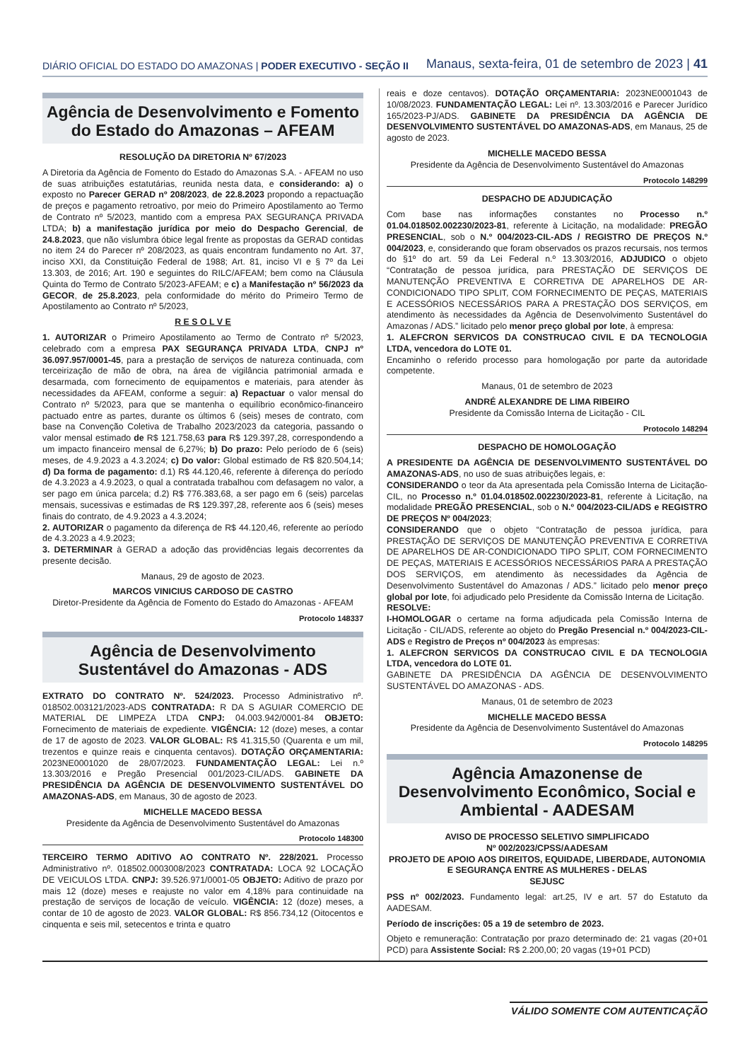DIÁRIO OFICIAL DO ESTADO DO AMAZONAS | PODER EXECUTIVO - SEÇÃO II
Manaus, sexta-feira, 01 de setembro de 2023 | 41
Agência de Desenvolvimento e Fomento do Estado do Amazonas – AFEAM
RESOLUÇÃO DA DIRETORIA Nº 67/2023
A Diretoria da Agência de Fomento do Estado do Amazonas S.A. - AFEAM no uso de suas atribuições estatutárias, reunida nesta data, e considerando: a) o exposto no Parecer GERAD nº 208/2023, de 22.8.2023 propondo a repactuação de preços e pagamento retroativo, por meio do Primeiro Apostilamento ao Termo de Contrato nº 5/2023, mantido com a empresa PAX SEGURANÇA PRIVADA LTDA; b) a manifestação jurídica por meio do Despacho Gerencial, de 24.8.2023, que não vislumbra óbice legal frente as propostas da GERAD contidas no item 24 do Parecer nº 208/2023, as quais encontram fundamento no Art. 37, inciso XXI, da Constituição Federal de 1988; Art. 81, inciso VI e § 7º da Lei 13.303, de 2016; Art. 190 e seguintes do RILC/AFEAM; bem como na Cláusula Quinta do Termo de Contrato 5/2023-AFEAM; e c) a Manifestação nº 56/2023 da GECOR, de 25.8.2023, pela conformidade do mérito do Primeiro Termo de Apostilamento ao Contrato nº 5/2023,
R E S O L V E
1. AUTORIZAR o Primeiro Apostilamento ao Termo de Contrato nº 5/2023, celebrado com a empresa PAX SEGURANÇA PRIVADA LTDA, CNPJ nº 36.097.957/0001-45, para a prestação de serviços de natureza continuada, com terceirização de mão de obra, na área de vigilância patrimonial armada e desarmada, com fornecimento de equipamentos e materiais, para atender às necessidades da AFEAM, conforme a seguir: a) Repactuar o valor mensal do Contrato nº 5/2023, para que se mantenha o equilíbrio econômico-financeiro pactuado entre as partes, durante os últimos 6 (seis) meses de contrato, com base na Convenção Coletiva de Trabalho 2023/2023 da categoria, passando o valor mensal estimado de R$ 121.758,63 para R$ 129.397,28, correspondendo a um impacto financeiro mensal de 6,27%; b) Do prazo: Pelo período de 6 (seis) meses, de 4.9.2023 a 4.3.2024; c) Do valor: Global estimado de R$ 820.504,14; d) Da forma de pagamento: d.1) R$ 44.120,46, referente à diferença do período de 4.3.2023 a 4.9.2023, o qual a contratada trabalhou com defasagem no valor, a ser pago em única parcela; d.2) R$ 776.383,68, a ser pago em 6 (seis) parcelas mensais, sucessivas e estimadas de R$ 129.397,28, referente aos 6 (seis) meses finais do contrato, de 4.9.2023 a 4.3.2024;
2. AUTORIZAR o pagamento da diferença de R$ 44.120,46, referente ao período de 4.3.2023 a 4.9.2023;
3. DETERMINAR à GERAD a adoção das providências legais decorrentes da presente decisão.
Manaus, 29 de agosto de 2023.
MARCOS VINICIUS CARDOSO DE CASTRO
Diretor-Presidente da Agência de Fomento do Estado do Amazonas - AFEAM
Protocolo 148337
Agência de Desenvolvimento Sustentável do Amazonas - ADS
EXTRATO DO CONTRATO Nº. 524/2023. Processo Administrativo nº. 018502.003121/2023-ADS CONTRATADA: R DA S AGUIAR COMERCIO DE MATERIAL DE LIMPEZA LTDA CNPJ: 04.003.942/0001-84 OBJETO: Fornecimento de materiais de expediente. VIGÊNCIA: 12 (doze) meses, a contar de 17 de agosto de 2023. VALOR GLOBAL: R$ 41.315,50 (Quarenta e um mil, trezentos e quinze reais e cinquenta centavos). DOTAÇÃO ORÇAMENTARIA: 2023NE0001020 de 28/07/2023. FUNDAMENTAÇÃO LEGAL: Lei n.º 13.303/2016 e Pregão Presencial 001/2023-CIL/ADS. GABINETE DA PRESIDÊNCIA DA AGÊNCIA DE DESENVOLVIMENTO SUSTENTÁVEL DO AMAZONAS-ADS, em Manaus, 30 de agosto de 2023.
MICHELLE MACEDO BESSA
Presidente da Agência de Desenvolvimento Sustentável do Amazonas
Protocolo 148300
TERCEIRO TERMO ADITIVO AO CONTRATO Nº. 228/2021. Processo Administrativo nº. 018502.0003008/2023 CONTRATADA: LOCA 92 LOCAÇÃO DE VEICULOS LTDA. CNPJ: 39.526.971/0001-05 OBJETO: Aditivo de prazo por mais 12 (doze) meses e reajuste no valor em 4,18% para continuidade na prestação de serviços de locação de veículo. VIGÊNCIA: 12 (doze) meses, a contar de 10 de agosto de 2023. VALOR GLOBAL: R$ 856.734,12 (Oitocentos e cinquenta e seis mil, setecentos e trinta e quatro
reais e doze centavos). DOTAÇÃO ORÇAMENTARIA: 2023NE0001043 de 10/08/2023. FUNDAMENTAÇÃO LEGAL: Lei nº. 13.303/2016 e Parecer Jurídico 165/2023-PJ/ADS. GABINETE DA PRESIDÊNCIA DA AGÊNCIA DE DESENVOLVIMENTO SUSTENTÁVEL DO AMAZONAS-ADS, em Manaus, 25 de agosto de 2023.
MICHELLE MACEDO BESSA
Presidente da Agência de Desenvolvimento Sustentável do Amazonas
Protocolo 148299
DESPACHO DE ADJUDICAÇÃO
Com base nas informações constantes no Processo n.º 01.04.018502.002230/2023-81, referente à Licitação, na modalidade: PREGÃO PRESENCIAL, sob o N.º 004/2023-CIL-ADS / REGISTRO DE PREÇOS N.º 004/2023, e, considerando que foram observados os prazos recursais, nos termos do §1º do art. 59 da Lei Federal n.º 13.303/2016, ADJUDICO o objeto “Contratação de pessoa jurídica, para PRESTAÇÃO DE SERVIÇOS DE MANUTENÇÃO PREVENTIVA E CORRETIVA DE APARELHOS DE AR-CONDICIONADO TIPO SPLIT, COM FORNECIMENTO DE PEÇAS, MATERIAIS E ACESSÓRIOS NECESSÁRIOS PARA A PRESTAÇÃO DOS SERVIÇOS, em atendimento às necessidades da Agência de Desenvolvimento Sustentável do Amazonas / ADS.” licitado pelo menor preço global por lote, à empresa:
1. ALEFCRON SERVICOS DA CONSTRUCAO CIVIL E DA TECNOLOGIA LTDA, vencedora do LOTE 01.
Encaminho o referido processo para homologação por parte da autoridade competente.
Manaus, 01 de setembro de 2023
ANDRÉ ALEXANDRE DE LIMA RIBEIRO
Presidente da Comissão Interna de Licitação - CIL
Protocolo 148294
DESPACHO DE HOMOLOGAÇÃO
A PRESIDENTE DA AGÊNCIA DE DESENVOLVIMENTO SUSTENTÁVEL DO AMAZONAS-ADS, no uso de suas atribuições legais, e:
CONSIDERANDO o teor da Ata apresentada pela Comissão Interna de Licitação-CIL, no Processo n.º 01.04.018502.002230/2023-81, referente à Licitação, na modalidade PREGÃO PRESENCIAL, sob o N.º 004/2023-CIL/ADS e REGISTRO DE PREÇOS Nº 004/2023;
CONSIDERANDO que o objeto “Contratação de pessoa jurídica, para PRESTAÇÃO DE SERVIÇOS DE MANUTENÇÃO PREVENTIVA E CORRETIVA DE APARELHOS DE AR-CONDICIONADO TIPO SPLIT, COM FORNECIMENTO DE PEÇAS, MATERIAIS E ACESSÓRIOS NECESSÁRIOS PARA A PRESTAÇÃO DOS SERVIÇOS, em atendimento às necessidades da Agência de Desenvolvimento Sustentável do Amazonas / ADS.” licitado pelo menor preço global por lote, foi adjudicado pelo Presidente da Comissão Interna de Licitação.
RESOLVE:
I-HOMOLOGAR o certame na forma adjudicada pela Comissão Interna de Licitação - CIL/ADS, referente ao objeto do Pregão Presencial n.º 004/2023-CIL-ADS e Registro de Preços nº 004/2023 às empresas:
1. ALEFCRON SERVICOS DA CONSTRUCAO CIVIL E DA TECNOLOGIA LTDA, vencedora do LOTE 01.
GABINETE DA PRESIDÊNCIA DA AGÊNCIA DE DESENVOLVIMENTO SUSTENTÁVEL DO AMAZONAS - ADS.
Manaus, 01 de setembro de 2023
MICHELLE MACEDO BESSA
Presidente da Agência de Desenvolvimento Sustentável do Amazonas
Protocolo 148295
Agência Amazonense de Desenvolvimento Econômico, Social e Ambiental - AADESAM
AVISO DE PROCESSO SELETIVO SIMPLIFICADO
Nº 002/2023/CPSS/AADESAM
PROJETO DE APOIO AOS DIREITOS, EQUIDADE, LIBERDADE, AUTONOMIA E SEGURANÇA ENTRE AS MULHERES - DELAS
SEJUSC
PSS nº 002/2023. Fundamento legal: art.25, IV e art. 57 do Estatuto da AADESAM.
Período de inscrições: 05 a 19 de setembro de 2023.
Objeto e remuneração: Contratação por prazo determinado de: 21 vagas (20+01 PCD) para Assistente Social: R$ 2.200,00; 20 vagas (19+01 PCD)
VÁLIDO SOMENTE COM AUTENTICAÇÃO